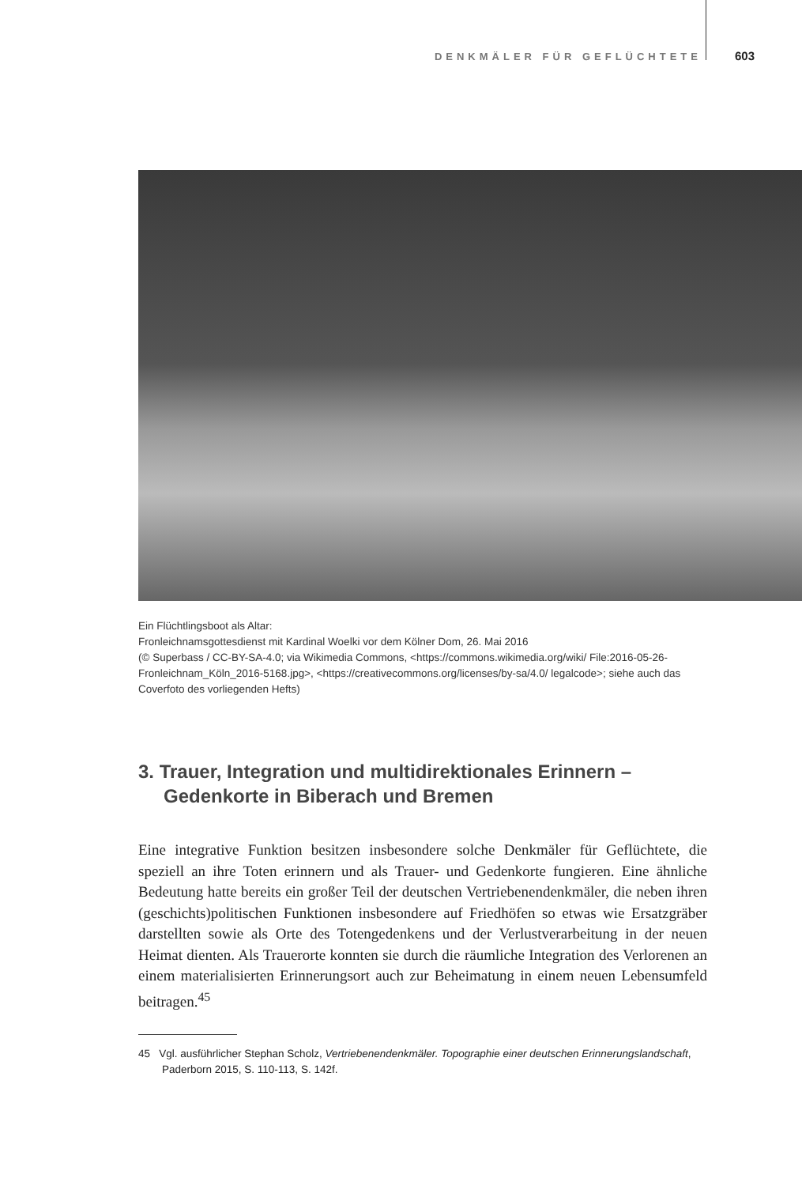DENKMÄLER FÜR GEFLÜCHTETE 603
Ein Flüchtlingsboot als Altar:
Fronleichnamsgottesdienst mit Kardinal Woelki vor dem Kölner Dom, 26. Mai 2016
(© Superbass / CC-BY-SA-4.0; via Wikimedia Commons, <https://commons.wikimedia.org/wiki/ File:2016-05-26-Fronleichnam_Köln_2016-5168.jpg>, <https://creativecommons.org/licenses/by-sa/4.0/ legalcode>; siehe auch das Coverfoto des vorliegenden Hefts)
3. Trauer, Integration und multidirektionales Erinnern –
Gedenkorte in Biberach und Bremen
Eine integrative Funktion besitzen insbesondere solche Denkmäler für Geflüchtete, die speziell an ihre Toten erinnern und als Trauer- und Gedenkorte fungieren. Eine ähnliche Bedeutung hatte bereits ein großer Teil der deutschen Vertriebenendenkmäler, die neben ihren (geschichts)politischen Funktionen insbesondere auf Friedhöfen so etwas wie Ersatzgräber darstellten sowie als Orte des Totengedenkens und der Verlustverarbeitung in der neuen Heimat dienten. Als Trauerorte konnten sie durch die räumliche Integration des Verlorenen an einem materialisierten Erinnerungsort auch zur Beheimatung in einem neuen Lebensumfeld beitragen.<sup>45</sup>
45 Vgl. ausführlicher Stephan Scholz, Vertriebenendenkmäler. Topographie einer deutschen Erinnerungslandschaft, Paderborn 2015, S. 110-113, S. 142f.